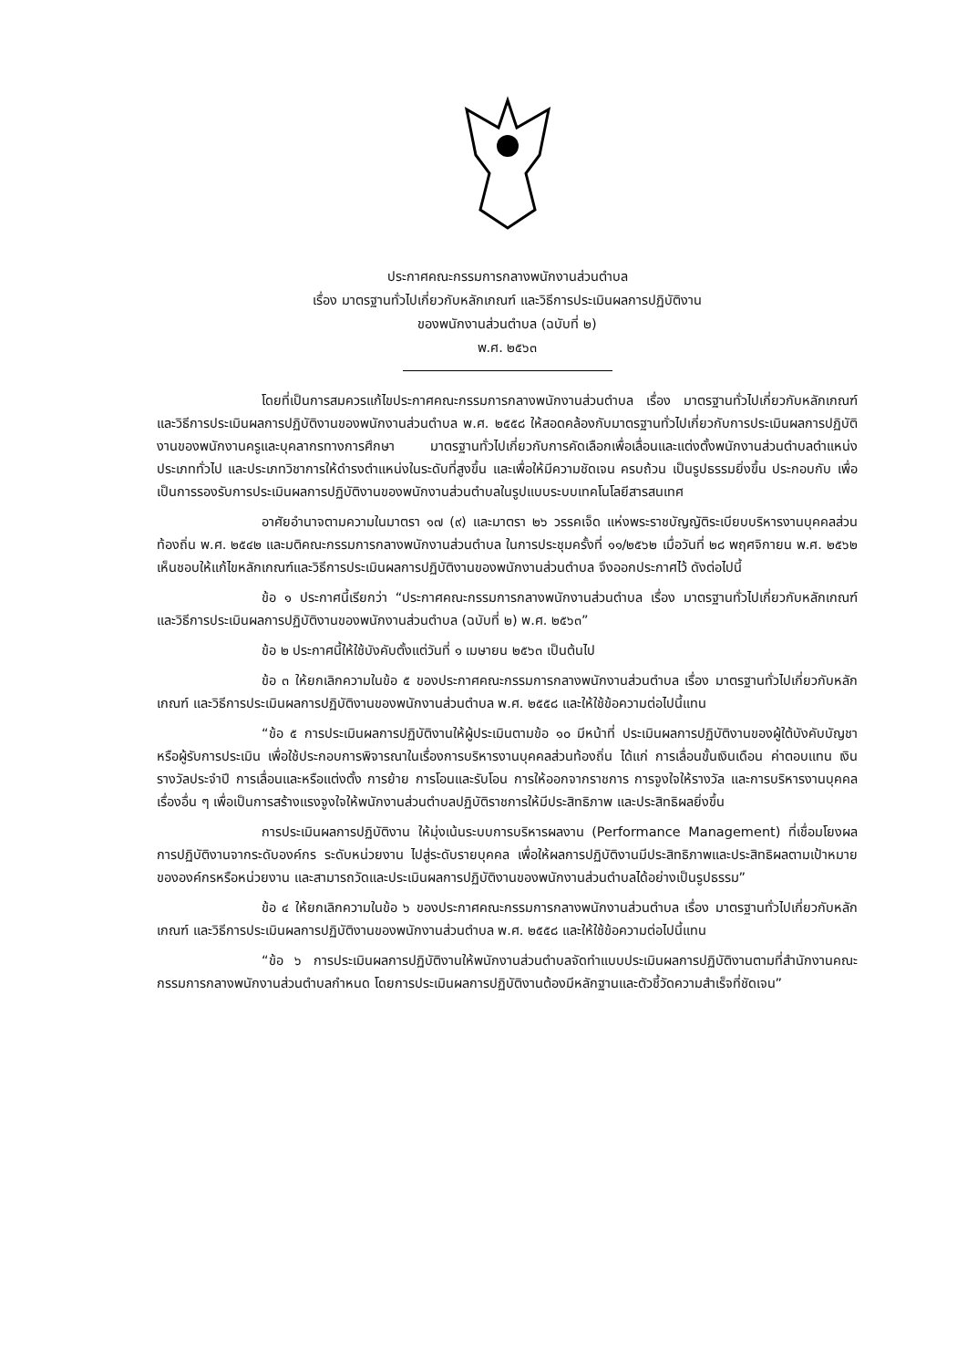ประกาศคณะกรรมการกลางพนักงานส่วนตำบล
เรื่อง มาตรฐานทั่วไปเกี่ยวกับหลักเกณฑ์ และวิธีการประเมินผลการปฏิบัติงาน
ของพนักงานส่วนตำบล (ฉบับที่ ๒)
พ.ศ. ๒๕๖๓
โดยที่เป็นการสมควรแก้ไขประกาศคณะกรรมการกลางพนักงานส่วนตำบล เรื่อง มาตรฐานทั่วไปเกี่ยวกับหลักเกณฑ์ และวิธีการประเมินผลการปฏิบัติงานของพนักงานส่วนตำบล พ.ศ. ๒๕๕๘ ให้สอดคล้องกับมาตรฐานทั่วไปเกี่ยวกับการประเมินผลการปฏิบัติงานของพนักงานครูและบุคลากรทางการศึกษา มาตรฐานทั่วไปเกี่ยวกับการคัดเลือกเพื่อเลื่อนและแต่งตั้งพนักงานส่วนตำบลตำแหน่งประเภททั่วไป และประเภทวิชาการให้ดำรงตำแหน่งในระดับที่สูงขึ้น และเพื่อให้มีความชัดเจน ครบถ้วน เป็นรูปธรรมยิ่งขึ้น ประกอบกับ เพื่อเป็นการรองรับการประเมินผลการปฏิบัติงานของพนักงานส่วนตำบลในรูปแบบระบบเทคโนโลยีสารสนเทศ
อาศัยอำนาจตามความในมาตรา ๑๗ (๙) และมาตรา ๒๖ วรรคเจ็ด แห่งพระราชบัญญัติระเบียบบริหารงานบุคคลส่วนท้องถิ่น พ.ศ. ๒๕๔๒ และมติคณะกรรมการกลางพนักงานส่วนตำบล ในการประชุมครั้งที่ ๑๑/๒๕๖๒ เมื่อวันที่ ๒๘ พฤศจิกายน พ.ศ. ๒๕๖๒ เห็นชอบให้แก้ไขหลักเกณฑ์และวิธีการประเมินผลการปฏิบัติงานของพนักงานส่วนตำบล จึงออกประกาศไว้ ดังต่อไปนี้
ข้อ ๑ ประกาศนี้เรียกว่า “ประกาศคณะกรรมการกลางพนักงานส่วนตำบล เรื่อง มาตรฐานทั่วไปเกี่ยวกับหลักเกณฑ์ และวิธีการประเมินผลการปฏิบัติงานของพนักงานส่วนตำบล (ฉบับที่ ๒) พ.ศ. ๒๕๖๓”
ข้อ ๒ ประกาศนี้ให้ใช้บังคับตั้งแต่วันที่ ๑ เมษายน ๒๕๖๓ เป็นต้นไป
ข้อ ๓ ให้ยกเลิกความในข้อ ๕ ของประกาศคณะกรรมการกลางพนักงานส่วนตำบล เรื่อง มาตรฐานทั่วไปเกี่ยวกับหลักเกณฑ์ และวิธีการประเมินผลการปฏิบัติงานของพนักงานส่วนตำบล พ.ศ. ๒๕๕๘ และให้ใช้ข้อความต่อไปนี้แทน
“ข้อ ๕ การประเมินผลการปฏิบัติงานให้ผู้ประเมินตามข้อ ๑๐ มีหน้าที่ ประเมินผลการปฏิบัติงานของผู้ใต้บังคับบัญชาหรือผู้รับการประเมิน เพื่อใช้ประกอบการพิจารณาในเรื่องการบริหารงานบุคคลส่วนท้องถิ่น ได้แก่ การเลื่อนขั้นเงินเดือน ค่าตอบแทน เงินรางวัลประจำปี การเลื่อนและหรือแต่งตั้ง การย้าย การโอนและรับโอน การให้ออกจากราชการ การจูงใจให้รางวัล และการบริหารงานบุคคลเรื่องอื่น ๆ เพื่อเป็นการสร้างแรงจูงใจให้พนักงานส่วนตำบลปฏิบัติราชการให้มีประสิทธิภาพ และประสิทธิผลยิ่งขึ้น
การประเมินผลการปฏิบัติงาน ให้มุ่งเน้นระบบการบริหารผลงาน (Performance Management) ที่เชื่อมโยงผลการปฏิบัติงานจากระดับองค์กร ระดับหน่วยงาน ไปสู่ระดับรายบุคคล เพื่อให้ผลการปฏิบัติงานมีประสิทธิภาพและประสิทธิผลตามเป้าหมายขององค์กรหรือหน่วยงาน และสามารถวัดและประเมินผลการปฏิบัติงานของพนักงานส่วนตำบลได้อย่างเป็นรูปธรรม”
ข้อ ๔ ให้ยกเลิกความในข้อ ๖ ของประกาศคณะกรรมการกลางพนักงานส่วนตำบล เรื่อง มาตรฐานทั่วไปเกี่ยวกับหลักเกณฑ์ และวิธีการประเมินผลการปฏิบัติงานของพนักงานส่วนตำบล พ.ศ. ๒๕๕๘ และให้ใช้ข้อความต่อไปนี้แทน
“ข้อ ๖ การประเมินผลการปฏิบัติงานให้พนักงานส่วนตำบลจัดทำแบบประเมินผลการปฏิบัติงานตามที่สำนักงานคณะกรรมการกลางพนักงานส่วนตำบลกำหนด โดยการประเมินผลการปฏิบัติงานต้องมีหลักฐานและตัวชี้วัดความสำเร็จที่ชัดเจน”